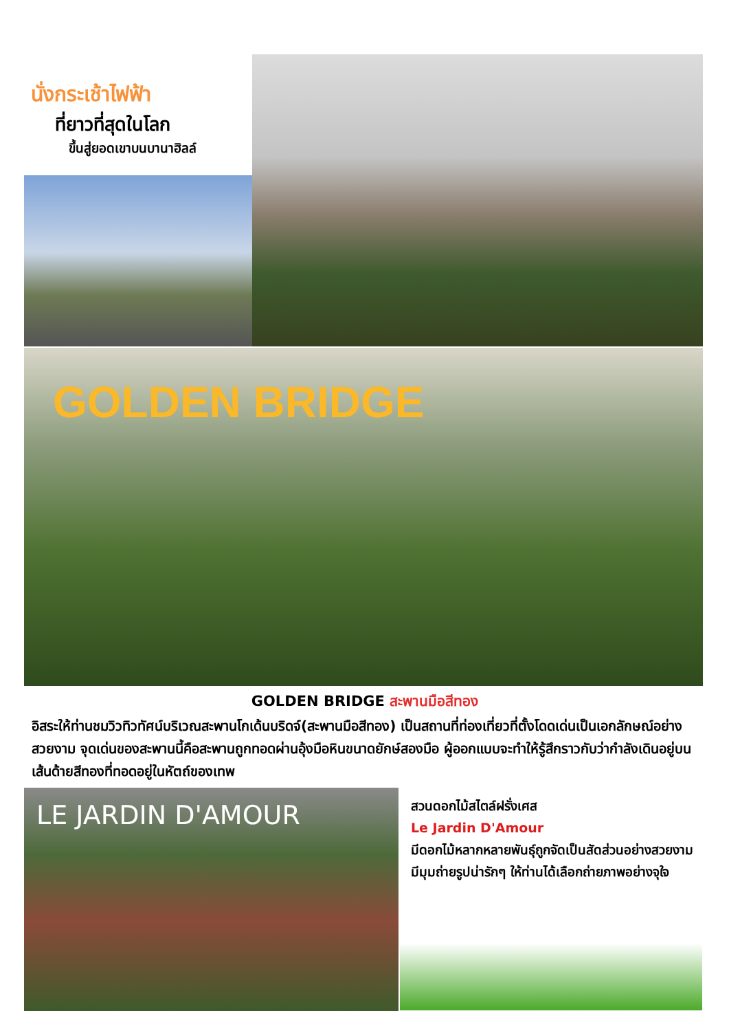นั่งกระเช้าไฟฟ้า
ที่ยาวที่สุดในโลก
ขึ้นสู่ยอดเขาบนบานาฮิลล์
GOLDEN BRIDGE
GOLDEN BRIDGE สะพานมือสีทอง
อิสระให้ท่านชมวิวทิวทัศน์บริเวณสะพานโกเด้นบริดจ์(สะพานมือสีทอง) เป็นสถานที่ท่องเที่ยวที่ตั้งโดดเด่นเป็นเอกลักษณ์อย่างสวยงาม จุดเด่นของสะพานนี้คือสะพานถูกทอดผ่านอุ้งมือหินขนาดยักษ์สองมือ ผู้ออกแบบจะทำให้รู้สึกราวกับว่ากำลังเดินอยู่บนเส้นด้ายสีทองที่ทอดอยู่ในหัตถ์ของเทพ
LE JARDIN D'AMOUR
สวนดอกไม้สไตล์ฝรั่งเศส
Le Jardin D'Amour
มีดอกไม้หลากหลายพันธุ์ถูกจัดเป็นสัดส่วนอย่างสวยงาม มีมุมถ่ายรูปน่ารักๆ ให้ท่านได้เลือกถ่ายภาพอย่างจุใจ